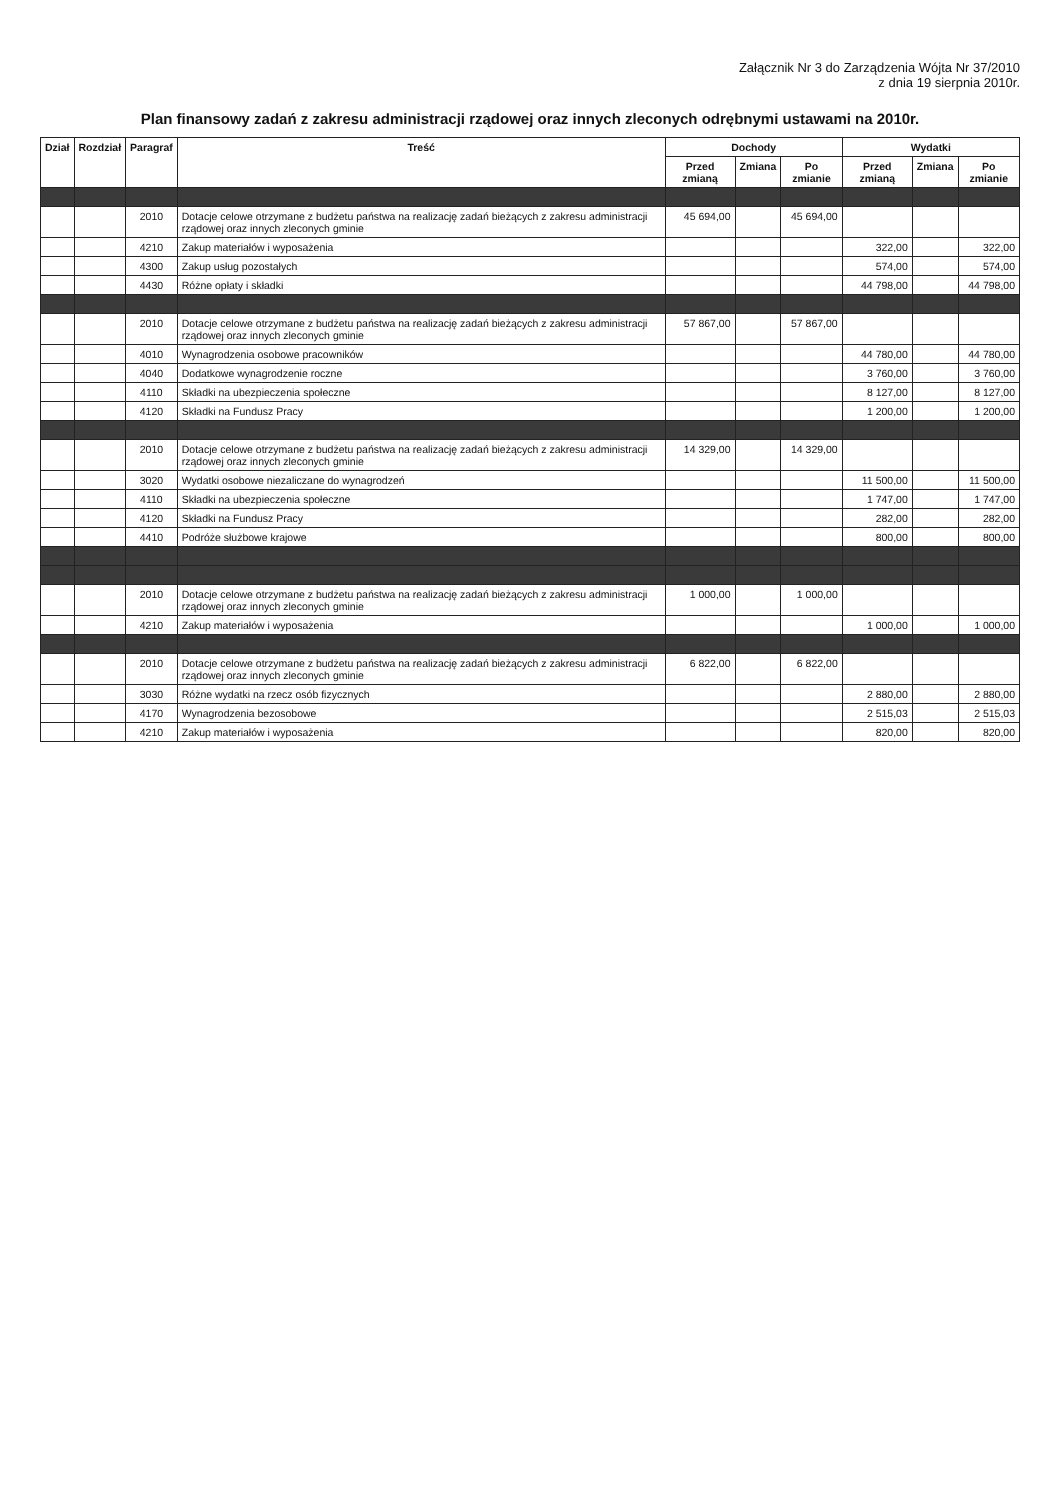Załącznik Nr 3 do Zarządzenia Wójta Nr 37/2010
z dnia 19 sierpnia 2010r.
Plan finansowy zadań z zakresu administracji rządowej oraz innych zleconych odrębnymi ustawami na 2010r.
| Dział | Rozdział | Paragraf | Treść | Dochody | | | Wydatki | | |
| --- | --- | --- | --- | --- | --- | --- | --- | --- | --- |
| | | | | Przed zmianą | Zmiana | Po zmianie | Przed zmianą | Zmiana | Po zmianie |
| | | 2010 | Dotacje celowe otrzymane z budżetu państwa na realizację zadań bieżących z zakresu administracji rządowej oraz innych zleconych gminie | 45 694,00 | | 45 694,00 | | | |
| | | 4210 | Zakup materiałów i wyposażenia | | | | 322,00 | | 322,00 |
| | | 4300 | Zakup usług pozostałych | | | | 574,00 | | 574,00 |
| | | 4430 | Różne opłaty i składki | | | | 44 798,00 | | 44 798,00 |
| | | 2010 | Dotacje celowe otrzymane z budżetu państwa na realizację zadań bieżących z zakresu administracji rządowej oraz innych zleconych gminie | 57 867,00 | | 57 867,00 | | | |
| | | 4010 | Wynagrodzenia osobowe pracowników | | | | 44 780,00 | | 44 780,00 |
| | | 4040 | Dodatkowe wynagrodzenie roczne | | | | 3 760,00 | | 3 760,00 |
| | | 4110 | Składki na ubezpieczenia społeczne | | | | 8 127,00 | | 8 127,00 |
| | | 4120 | Składki na Fundusz Pracy | | | | 1 200,00 | | 1 200,00 |
| | | 2010 | Dotacje celowe otrzymane z budżetu państwa na realizację zadań bieżących z zakresu administracji rządowej oraz innych zleconych gminie | 14 329,00 | | 14 329,00 | | | |
| | | 3020 | Wydatki osobowe niezaliczane do wynagrodzeń | | | | 11 500,00 | | 11 500,00 |
| | | 4110 | Składki na ubezpieczenia społeczne | | | | 1 747,00 | | 1 747,00 |
| | | 4120 | Składki na Fundusz Pracy | | | | 282,00 | | 282,00 |
| | | 4410 | Podróże służbowe krajowe | | | | 800,00 | | 800,00 |
| | | 2010 | Dotacje celowe otrzymane z budżetu państwa na realizację zadań bieżących z zakresu administracji rządowej oraz innych zleconych gminie | 1 000,00 | | 1 000,00 | | | |
| | | 4210 | Zakup materiałów i wyposażenia | | | | 1 000,00 | | 1 000,00 |
| | | 2010 | Dotacje celowe otrzymane z budżetu państwa na realizację zadań bieżących z zakresu administracji rządowej oraz innych zleconych gminie | 6 822,00 | | 6 822,00 | | | |
| | | 3030 | Różne wydatki na rzecz osób fizycznych | | | | 2 880,00 | | 2 880,00 |
| | | 4170 | Wynagrodzenia bezosobowe | | | | 2 515,03 | | 2 515,03 |
| | | 4210 | Zakup materiałów i wyposażenia | | | | 820,00 | | 820,00 |